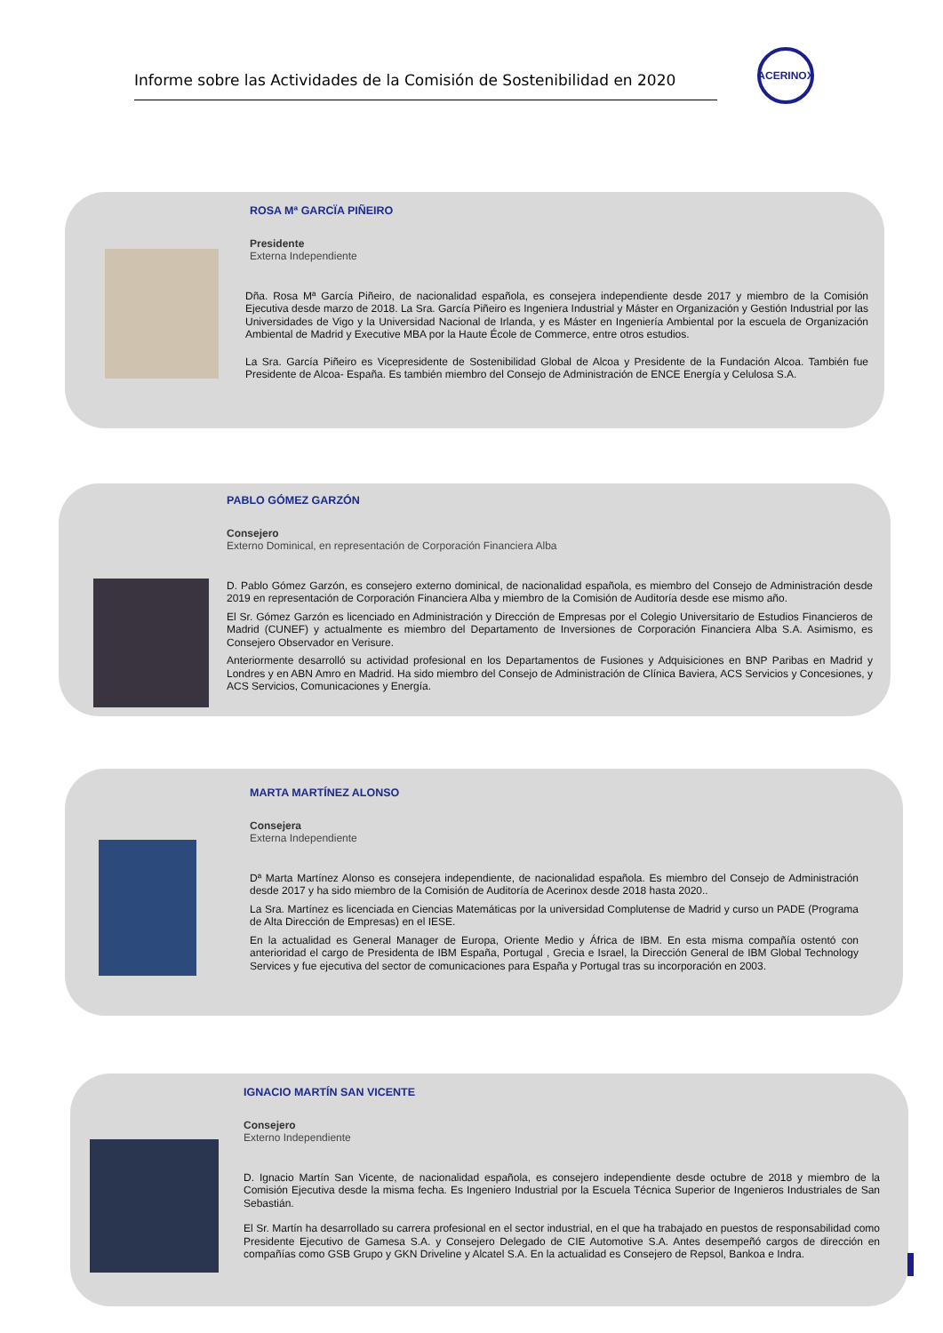Informe sobre las Actividades de la Comisión de Sostenibilidad en 2020
ACERINOX
ROSA Mª GARCÏA PIÑEIRO
Presidente
Externa Independiente
Dña. Rosa Mª García Piñeiro, de nacionalidad española, es consejera independiente desde 2017 y miembro de la Comisión Ejecutiva desde marzo de 2018. La Sra. García Piñeiro es Ingeniera Industrial y Máster en Organización y Gestión Industrial por las Universidades de Vigo y la Universidad Nacional de Irlanda, y es Máster en Ingeniería Ambiental por la escuela de Organización Ambiental de Madrid y Executive MBA por la Haute École de Commerce, entre otros estudios.
La Sra. García Piñeiro es Vicepresidente de Sostenibilidad Global de Alcoa y Presidente de la Fundación Alcoa. También fue Presidente de Alcoa- España. Es también miembro del Consejo de Administración de ENCE Energía y Celulosa S.A.
PABLO GÓMEZ GARZÓN
Consejero
Externo Dominical, en representación de Corporación Financiera Alba
D. Pablo Gómez Garzón, es consejero externo dominical, de nacionalidad española, es miembro del Consejo de Administración desde 2019 en representación de Corporación Financiera Alba y miembro de la Comisión de Auditoría desde ese mismo año.
El Sr. Gómez Garzón es licenciado en Administración y Dirección de Empresas por el Colegio Universitario de Estudios Financieros de Madrid (CUNEF) y actualmente es miembro del Departamento de Inversiones de Corporación Financiera Alba S.A. Asimismo, es Consejero Observador en Verisure.
Anteriormente desarrolló su actividad profesional en los Departamentos de Fusiones y Adquisiciones en BNP Paribas en Madrid y Londres y en ABN Amro en Madrid. Ha sido miembro del Consejo de Administración de Clínica Baviera, ACS Servicios y Concesiones, y ACS Servicios, Comunicaciones y Energía.
MARTA MARTÍNEZ ALONSO
Consejera
Externa Independiente
Dª Marta Martínez Alonso es consejera independiente, de nacionalidad española. Es miembro del Consejo de Administración desde 2017 y ha sido miembro de la Comisión de Auditoría de Acerinox desde 2018 hasta 2020..
La Sra. Martínez es licenciada en Ciencias Matemáticas por la universidad Complutense de Madrid y curso un PADE (Programa de Alta Dirección de Empresas) en el IESE.
En la actualidad es General Manager de Europa, Oriente Medio y África de IBM. En esta misma compañía ostentó con anterioridad el cargo de Presidenta de IBM España, Portugal , Grecia e Israel, la Dirección General de IBM Global Technology Services y fue ejecutiva del sector de comunicaciones para España y Portugal tras su incorporación en 2003.
IGNACIO MARTÍN SAN VICENTE
Consejero
Externo Independiente
D. Ignacio Martín San Vicente, de nacionalidad española, es consejero independiente desde octubre de 2018 y miembro de la Comisión Ejecutiva desde la misma fecha. Es Ingeniero Industrial por la Escuela Técnica Superior de Ingenieros Industriales de San Sebastián.
El Sr. Martín ha desarrollado su carrera profesional en el sector industrial, en el que ha trabajado en puestos de responsabilidad como Presidente Ejecutivo de Gamesa S.A. y Consejero Delegado de CIE Automotive S.A. Antes desempeñó cargos de dirección en compañías como GSB Grupo y GKN Driveline y Alcatel S.A. En la actualidad es Consejero de Repsol, Bankoa e Indra.